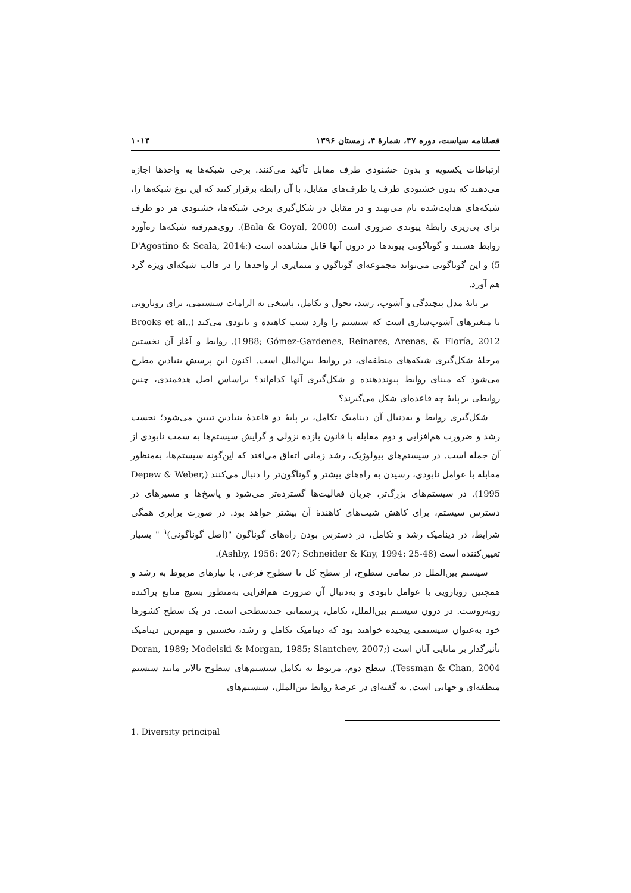فصلنامه سیاست، دوره ۴۷، شمارهٔ ۴، زمستان ۱۳۹۶ ۱۰۱۴
ارتباطات یکسویه و بدون خشنودی طرف مقابل تأکید می‌کنند. برخی شبکه‌ها به واحدها اجازه می‌دهند که بدون خشنودی طرف یا طرف‌های مقابل، با آن رابطه برقرار کنند که این نوع شبکه‌ها را، شبکه‌های هدایت‌شده نام می‌نهند و در مقابل در شکل‌گیری برخی شبکه‌ها، خشنودی هر دو طرف برای پی‌ریزی رابطهٔ پیوندی ضروری است (Bala & Goyal, 2000). روی‌هم‌رفته شبکه‌ها ره‌آورد روابط هستند و گوناگونی پیوندها در درون آنها قابل مشاهده است (D'Agostino & Scala, 2014: 5) و این گوناگونی می‌تواند مجموعه‌ای گوناگون و متمایزی از واحدها را در قالب شبکه‌ای ویژه گرد هم آورد.
بر پایهٔ مدل پیچیدگی و آشوب، رشد، تحول و تکامل، پاسخی به الزامات سیستمی، برای رویارویی با متغیرهای آشوب‌سازی است که سیستم را وارد شیب کاهنده و نابودی می‌کند (Brooks et al., 1988; Gómez-Gardenes, Reinares, Arenas, & Floría, 2012). روابط و آغاز آن نخستین مرحلهٔ شکل‌گیری شبکه‌های منطقه‌ای، در روابط بین‌الملل است. اکنون این پرسش بنیادین مطرح می‌شود که مبنای روابط پیونددهنده و شکل‌گیری آنها کدام‌اند؟ براساس اصل هدفمندی، چنین روابطی بر پایهٔ چه قاعده‌ای شکل می‌گیرند؟
شکل‌گیری روابط و به‌دنبال آن دینامیک تکامل، بر پایهٔ دو قاعدهٔ بنیادین تبیین می‌شود؛ نخست رشد و ضرورت هم‌افزایی و دوم مقابله با قانون بازده نزولی و گرایش سیستم‌ها به سمت نابودی از آن جمله است. در سیستم‌های بیولوژیک، رشد زمانی اتفاق می‌افتد که این‌گونه سیستم‌ها، به‌منظور مقابله با عوامل نابودی، رسیدن به راه‌های بیشتر و گوناگون‌تر را دنبال می‌کنند (Depew & Weber, 1995). در سیستم‌های بزرگ‌تر، جریان فعالیت‌ها گسترده‌تر می‌شود و پاسخ‌ها و مسیرهای در دسترس سیستم، برای کاهش شیب‌های کاهندهٔ آن بیشتر خواهد بود. در صورت برابری همگی شرایط، در دینامیک رشد و تکامل، در دسترس بودن راه‌های گوناگون "(اصل گوناگونی)<sup>۱</sup> " بسیار تعیین‌کننده است (Ashby, 1956: 207; Schneider & Kay, 1994: 25-48).
سیستم بین‌الملل در تمامی سطوح، از سطح کل تا سطوح فرعی، با نیازهای مربوط به رشد و همچنین رویارویی با عوامل نابودی و به‌دنبال آن ضرورت هم‌افزایی به‌منظور بسیج منابع پراکنده روبه‌روست. در درون سیستم بین‌الملل، تکامل، پرسمانی چندسطحی است. در یک سطح کشورها خود به‌عنوان سیستمی پیچیده خواهند بود که دینامیک تکامل و رشد، نخستین و مهم‌ترین دینامیک تأثیرگذار بر مانایی آنان است (Doran, 1989; Modelski & Morgan, 1985; Slantchev, 2007; Tessman & Chan, 2004). سطح دوم، مربوط به تکامل سیستم‌های سطوح بالاتر مانند سیستم منطقه‌ای و جهانی است. به گفته‌ای در عرصهٔ روابط بین‌الملل، سیستم‌های
1. Diversity principal